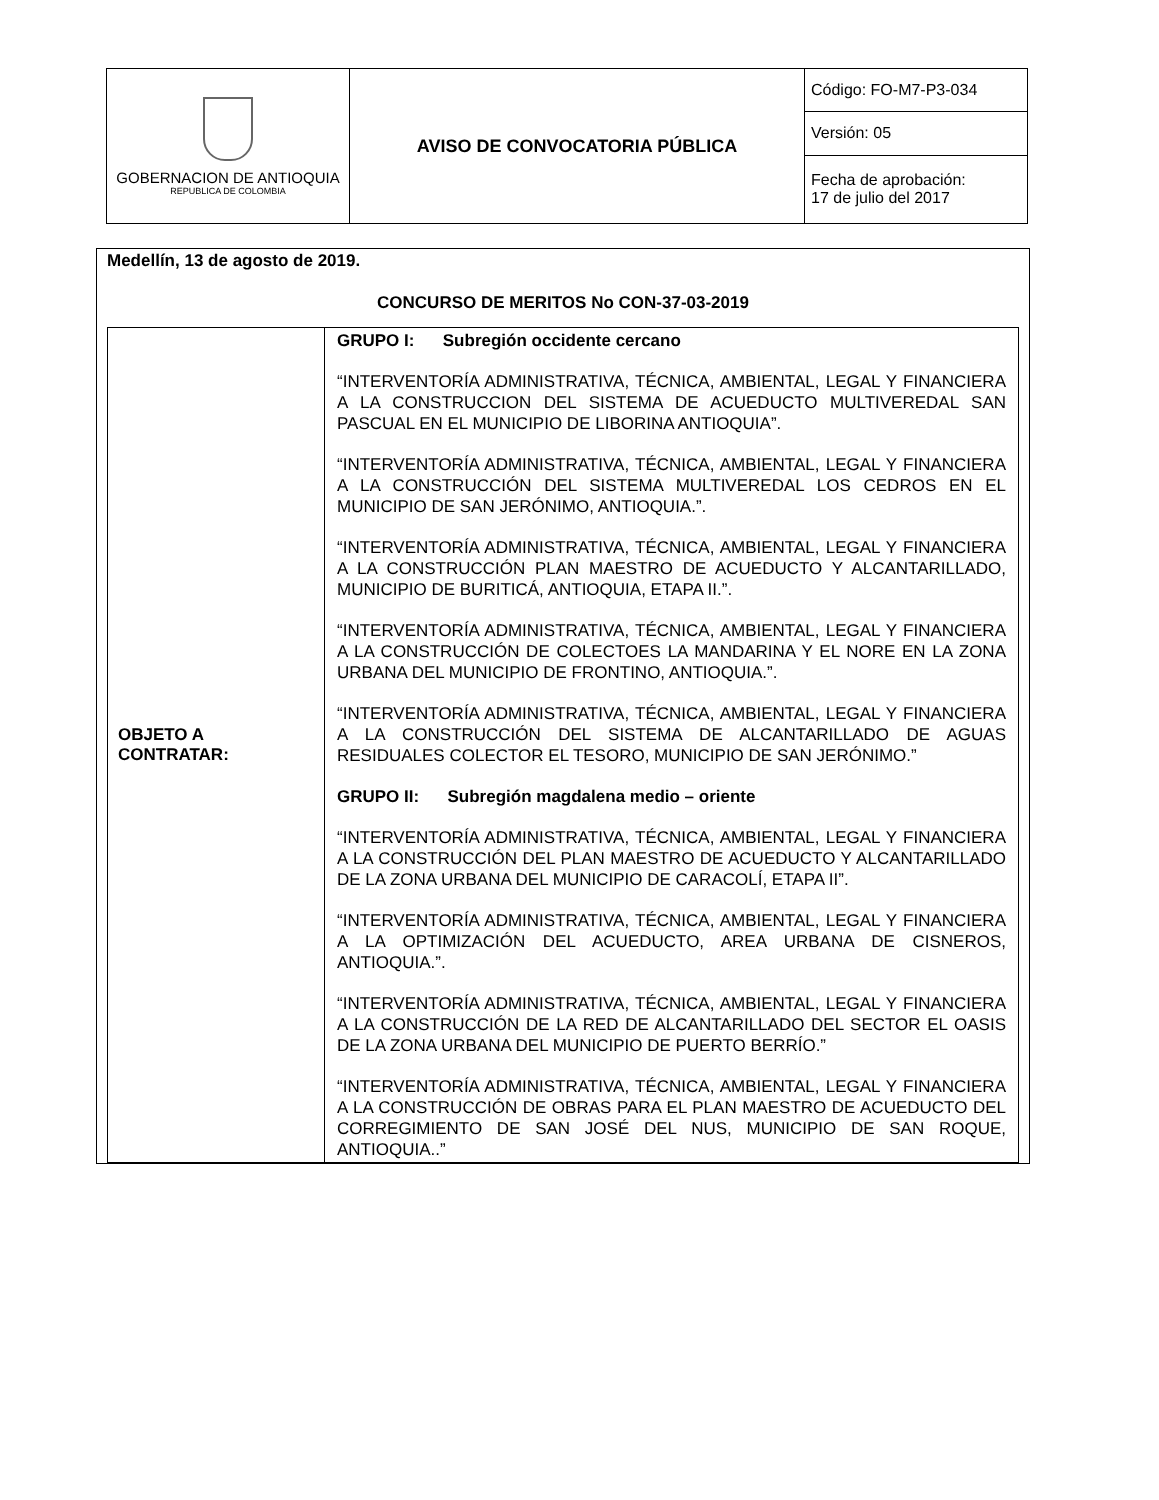| GOBERNACION DE ANTIOQUIA REPUBLICA DE COLOMBIA | AVISO DE CONVOCATORIA PÚBLICA | Código: FO-M7-P3-034 |
| | | Versión: 05 |
| | | Fecha de aprobación: 17 de julio del 2017 |
Medellín, 13 de agosto de 2019.
CONCURSO DE MERITOS No CON-37-03-2019
| OBJETO A CONTRATAR: | GRUPO I: Subregión occidente cercano “INTERVENTORÍA ADMINISTRATIVA, TÉCNICA, AMBIENTAL, LEGAL Y FINANCIERA A LA CONSTRUCCION DEL SISTEMA DE ACUEDUCTO MULTIVEREDAL SAN PASCUAL EN EL MUNICIPIO DE LIBORINA ANTIOQUIA”. “INTERVENTORÍA ADMINISTRATIVA, TÉCNICA, AMBIENTAL, LEGAL Y FINANCIERA A LA CONSTRUCCIÓN DEL SISTEMA MULTIVEREDAL LOS CEDROS EN EL MUNICIPIO DE SAN JERÓNIMO, ANTIOQUIA.”. “INTERVENTORÍA ADMINISTRATIVA, TÉCNICA, AMBIENTAL, LEGAL Y FINANCIERA A LA CONSTRUCCIÓN PLAN MAESTRO DE ACUEDUCTO Y ALCANTARILLADO, MUNICIPIO DE BURITICÁ, ANTIOQUIA, ETAPA II.”. “INTERVENTORÍA ADMINISTRATIVA, TÉCNICA, AMBIENTAL, LEGAL Y FINANCIERA A LA CONSTRUCCIÓN DE COLECTOES LA MANDARINA Y EL NORE EN LA ZONA URBANA DEL MUNICIPIO DE FRONTINO, ANTIOQUIA.”. “INTERVENTORÍA ADMINISTRATIVA, TÉCNICA, AMBIENTAL, LEGAL Y FINANCIERA A LA CONSTRUCCIÓN DEL SISTEMA DE ALCANTARILLADO DE AGUAS RESIDUALES COLECTOR EL TESORO, MUNICIPIO DE SAN JERÓNIMO.” GRUPO II: Subregión magdalena medio – oriente “INTERVENTORÍA ADMINISTRATIVA, TÉCNICA, AMBIENTAL, LEGAL Y FINANCIERA A LA CONSTRUCCIÓN DEL PLAN MAESTRO DE ACUEDUCTO Y ALCANTARILLADO DE LA ZONA URBANA DEL MUNICIPIO DE CARACOLÍ, ETAPA II”. “INTERVENTORÍA ADMINISTRATIVA, TÉCNICA, AMBIENTAL, LEGAL Y FINANCIERA A LA OPTIMIZACIÓN DEL ACUEDUCTO, AREA URBANA DE CISNEROS, ANTIOQUIA.”. “INTERVENTORÍA ADMINISTRATIVA, TÉCNICA, AMBIENTAL, LEGAL Y FINANCIERA A LA CONSTRUCCIÓN DE LA RED DE ALCANTARILLADO DEL SECTOR EL OASIS DE LA ZONA URBANA DEL MUNICIPIO DE PUERTO BERRÍO.” “INTERVENTORÍA ADMINISTRATIVA, TÉCNICA, AMBIENTAL, LEGAL Y FINANCIERA A LA CONSTRUCCIÓN DE OBRAS PARA EL PLAN MAESTRO DE ACUEDUCTO DEL CORREGIMIENTO DE SAN JOSÉ DEL NUS, MUNICIPIO DE SAN ROQUE, ANTIOQUIA..” |